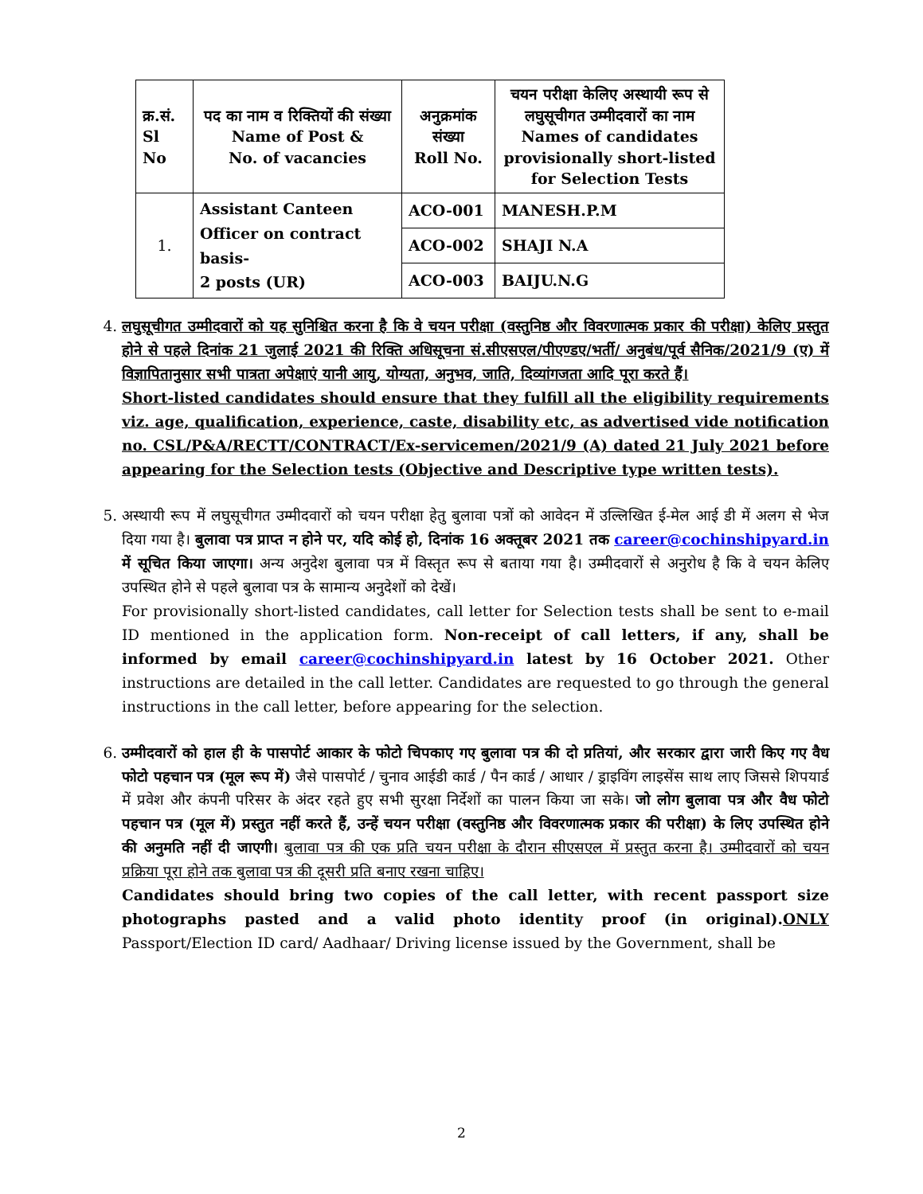| क्र.सं. Sl No | पद का नाम व रिक्तियों की संख्या Name of Post & No. of vacancies | अनुक्रमांक संख्या Roll No. | चयन परीक्षा केलिए अस्थायी रूप से लघुसूचीगत उम्मीदवारों का नाम Names of candidates provisionally short-listed for Selection Tests |
| --- | --- | --- | --- |
| 1. | Assistant Canteen Officer on contract basis- 2 posts (UR) | ACO-001 | MANESH.P.M |
| | | ACO-002 | SHAJI N.A |
| | | ACO-003 | BAIJU.N.G |
4. लघुसूचीगत उम्मीदवारों को यह सुनिश्चित करना है कि वे चयन परीक्षा (वस्तुनिष्ठ और विवरणात्मक प्रकार की परीक्षा) केलिए प्रस्तुत होने से पहले दिनांक 21 जुलाई 2021 की रिक्ति अधिसूचना सं.सीएसएल/पीएण्डए/भर्ती/ अनुबंध/पूर्व सैनिक/2021/9 (ए) में विज्ञापितानुसार सभी पात्रता अपेक्षाएं यानी आयु, योग्यता, अनुभव, जाति, दिव्यांगजता आदि पूरा करते हैं।
Short-listed candidates should ensure that they fulfill all the eligibility requirements viz. age, qualification, experience, caste, disability etc, as advertised vide notification no. CSL/P&A/RECTT/CONTRACT/Ex-servicemen/2021/9 (A) dated 21 July 2021 before appearing for the Selection tests (Objective and Descriptive type written tests).
5. अस्थायी रूप में लघुसूचीगत उम्मीदवारों को चयन परीक्षा हेतु बुलावा पत्रों को आवेदन में उल्लिखित ई-मेल आई डी में अलग से भेज दिया गया है। बुलावा पत्र प्राप्त न होने पर, यदि कोई हो, दिनांक 16 अक्तूबर 2021 तक career@cochinshipyard.in में सूचित किया जाएगा। अन्य अनुदेश बुलावा पत्र में विस्तृत रूप से बताया गया है। उम्मीदवारों से अनुरोध है कि वे चयन केलिए उपस्थित होने से पहले बुलावा पत्र के सामान्य अनुदेशों को देखें।
For provisionally short-listed candidates, call letter for Selection tests shall be sent to e-mail ID mentioned in the application form. Non-receipt of call letters, if any, shall be informed by email career@cochinshipyard.in latest by 16 October 2021. Other instructions are detailed in the call letter. Candidates are requested to go through the general instructions in the call letter, before appearing for the selection.
6. उम्मीदवारों को हाल ही के पासपोर्ट आकार के फोटो चिपकाए गए बुलावा पत्र की दो प्रतियां, और सरकार द्वारा जारी किए गए वैध फोटो पहचान पत्र (मूल रूप में) जैसे पासपोर्ट / चुनाव आईडी कार्ड / पैन कार्ड / आधार / ड्राइविंग लाइसेंस साथ लाए जिससे शिपयार्ड में प्रवेश और कंपनी परिसर के अंदर रहते हुए सभी सुरक्षा निर्देशों का पालन किया जा सके। जो लोग बुलावा पत्र और वैध फोटो पहचान पत्र (मूल में) प्रस्तुत नहीं करते हैं, उन्हें चयन परीक्षा (वस्तुनिष्ठ और विवरणात्मक प्रकार की परीक्षा) के लिए उपस्थित होने की अनुमति नहीं दी जाएगी। बुलावा पत्र की एक प्रति चयन परीक्षा के दौरान सीएसएल में प्रस्तुत करना है। उम्मीदवारों को चयन प्रक्रिया पूरा होने तक बुलावा पत्र की दूसरी प्रति बनाए रखना चाहिए।
Candidates should bring two copies of the call letter, with recent passport size photographs pasted and a valid photo identity proof (in original).ONLY Passport/Election ID card/ Aadhaar/ Driving license issued by the Government, shall be
2